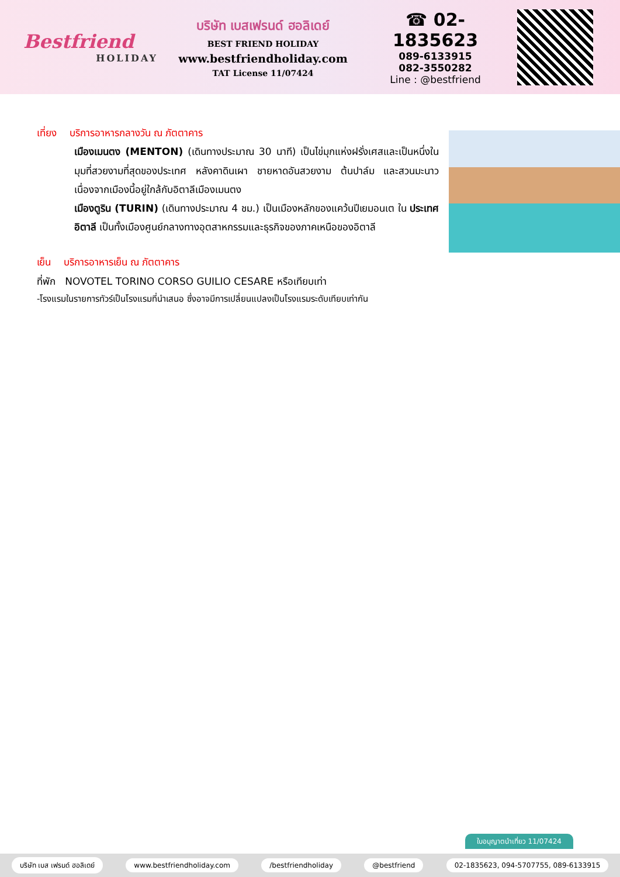Bestfriend
HOLIDAY
บริษัท เบสเฟรนด์ ฮอลิเดย์
BEST FRIEND HOLIDAY
www.bestfriendholiday.com
TAT License 11/07424
☎ 02-1835623
089-6133915
082-3550282
Line : @bestfriend
เที่ยง บริการอาหารกลางวัน ณ ภัตตาคาร
เมืองเมนตง (MENTON) (เดินทางประมาณ 30 นาที) เป็นไข่มุกแห่งฝรั่งเศสและเป็นหนึ่งในมุมที่สวยงามที่สุดของประเทศ หลังคาดินเผา ชายหาดอันสวยงาม ต้นปาล์ม และสวนมะนาว เนื่องจากเมืองนี้อยู่ใกล้กับอิตาลีเมืองเมนตง
เมืองตูริน (TURIN) (เดินทางประมาณ 4 ชม.) เป็นเมืองหลักของแคว้นปีเยมอนเต ใน ประเทศอิตาลี เป็นทั้งเมืองศูนย์กลางทางอุตสาหกรรมและธุรกิจของภาคเหนือของอิตาลี
เย็น บริการอาหารเย็น ณ ภัตตาคาร
ที่พัก NOVOTEL TORINO CORSO GUILIO CESARE หรือเทียบเท่า
-โรงแรมในรายการทัวร์เป็นโรงแรมที่นำเสนอ ซึ่งอาจมีการเปลี่ยนแปลงเป็นโรงแรมระดับเทียบเท่ากัน
ใบอนุญาตนำเที่ยว 11/07424
บริษัท เบส เฟรนด์ ฮอลิเดย์ www.bestfriendholiday.com /bestfriendholiday @bestfriend 02-1835623, 094-5707755, 089-6133915